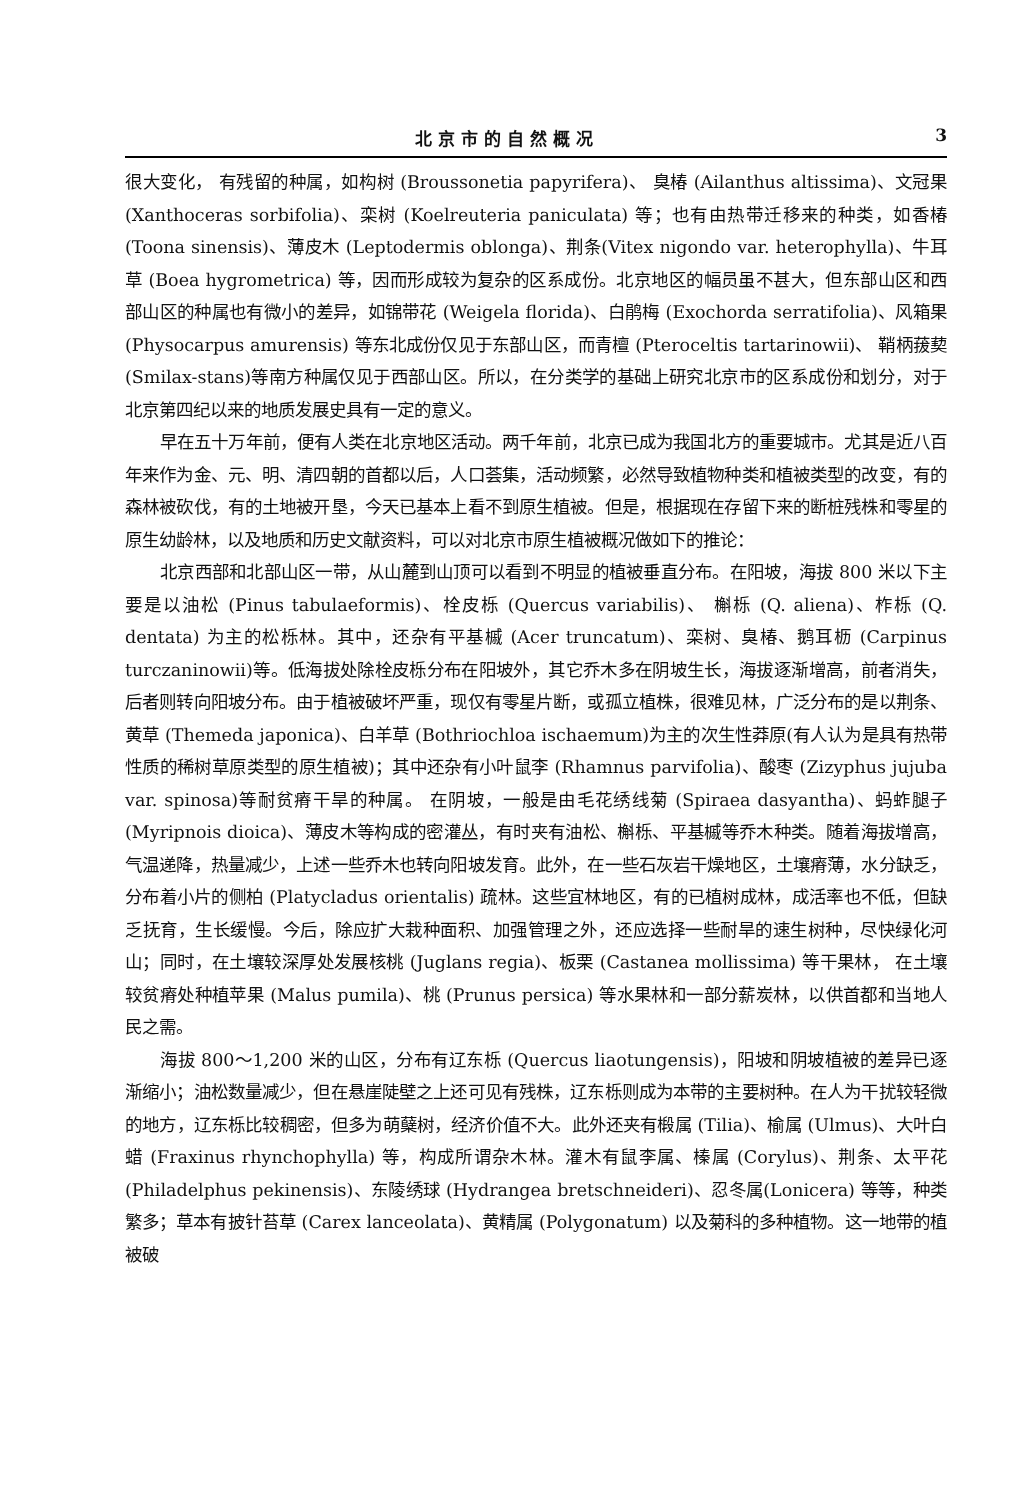北京市的自然概况 3
很大变化， 有残留的种属，如构树 (Broussonetia papyrifera)、 臭椿 (Ailanthus altissima)、文冠果 (Xanthoceras sorbifolia)、栾树 (Koelreuteria paniculata) 等；也有由热带迁移来的种类，如香椿 (Toona sinensis)、薄皮木 (Leptodermis oblonga)、荆条(Vitex nigondo var. heterophylla)、牛耳草 (Boea hygrometrica) 等，因而形成较为复杂的区系成份。北京地区的幅员虽不甚大，但东部山区和西部山区的种属也有微小的差异，如锦带花 (Weigela florida)、白鹃梅 (Exochorda serratifolia)、风箱果(Physocarpus amurensis) 等东北成份仅见于东部山区，而青檀 (Pteroceltis tartarinowii)、 鞘柄菝葜 (Smilax-stans)等南方种属仅见于西部山区。所以，在分类学的基础上研究北京市的区系成份和划分，对于北京第四纪以来的地质发展史具有一定的意义。
早在五十万年前，便有人类在北京地区活动。两千年前，北京已成为我国北方的重要城市。尤其是近八百年来作为金、元、明、清四朝的首都以后，人口荟集，活动频繁，必然导致植物种类和植被类型的改变，有的森林被砍伐，有的土地被开垦，今天已基本上看不到原生植被。但是，根据现在存留下来的断桩残株和零星的原生幼龄林，以及地质和历史文献资料，可以对北京市原生植被概况做如下的推论：
北京西部和北部山区一带，从山麓到山顶可以看到不明显的植被垂直分布。在阳坡，海拔 800 米以下主要是以油松 (Pinus tabulaeformis)、栓皮栎 (Quercus variabilis)、 槲栎 (Q. aliena)、柞栎 (Q. dentata) 为主的松栎林。其中，还杂有平基槭 (Acer truncatum)、栾树、臭椿、鹅耳枥 (Carpinus turczaninowii)等。低海拔处除栓皮栎分布在阳坡外，其它乔木多在阴坡生长，海拔逐渐增高，前者消失，后者则转向阳坡分布。由于植被破坏严重，现仅有零星片断，或孤立植株，很难见林，广泛分布的是以荆条、黄草 (Themeda japonica)、白羊草 (Bothriochloa ischaemum)为主的次生性莽原(有人认为是具有热带性质的稀树草原类型的原生植被)；其中还杂有小叶鼠李 (Rhamnus parvifolia)、酸枣 (Zizyphus jujuba var. spinosa)等耐贫瘠干旱的种属。 在阴坡，一般是由毛花绣线菊 (Spiraea dasyantha)、蚂蚱腿子 (Myripnois dioica)、薄皮木等构成的密灌丛，有时夹有油松、槲栎、平基槭等乔木种类。随着海拔增高，气温递降，热量减少，上述一些乔木也转向阳坡发育。此外，在一些石灰岩干燥地区，土壤瘠薄，水分缺乏，分布着小片的侧柏 (Platycladus orientalis) 疏林。这些宜林地区，有的已植树成林，成活率也不低，但缺乏抚育，生长缓慢。今后，除应扩大栽种面积、加强管理之外，还应选择一些耐旱的速生树种，尽快绿化河山；同时，在土壤较深厚处发展核桃 (Juglans regia)、板栗 (Castanea mollissima) 等干果林， 在土壤较贫瘠处种植苹果 (Malus pumila)、桃 (Prunus persica) 等水果林和一部分薪炭林，以供首都和当地人民之需。
海拔 800～1,200 米的山区，分布有辽东栎 (Quercus liaotungensis)，阳坡和阴坡植被的差异已逐渐缩小；油松数量减少，但在悬崖陡壁之上还可见有残株，辽东栎则成为本带的主要树种。在人为干扰较轻微的地方，辽东栎比较稠密，但多为萌蘖树，经济价值不大。此外还夹有椴属 (Tilia)、榆属 (Ulmus)、大叶白蜡 (Fraxinus rhynchophylla) 等，构成所谓杂木林。灌木有鼠李属、榛属 (Corylus)、荆条、太平花 (Philadelphus pekinensis)、东陵绣球 (Hydrangea bretschneideri)、忍冬属(Lonicera) 等等，种类繁多；草本有披针苔草 (Carex lanceolata)、黄精属 (Polygonatum) 以及菊科的多种植物。这一地带的植被破